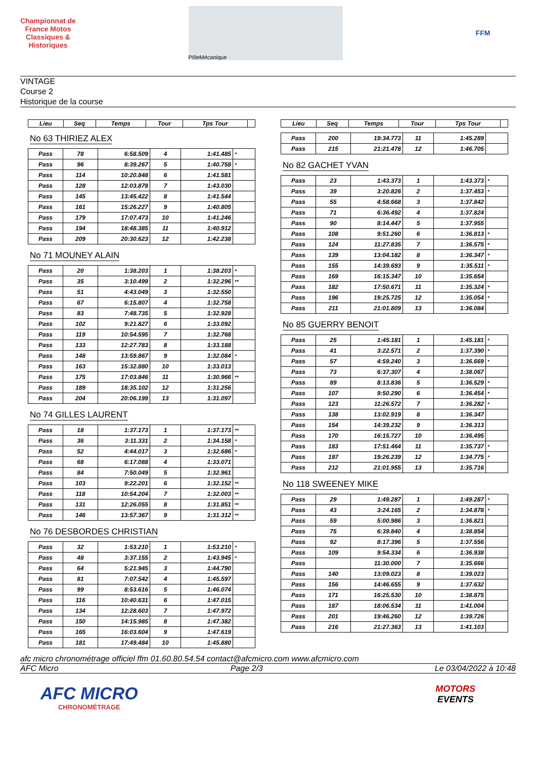Championnat de France Motos Classiques & Historiques
PôleMécanique
FFM
VINTAGE
Course 2
Historique de la course
| Lieu | Seq | Temps | Tour | Tps Tour | |
| --- | --- | --- | --- | --- | --- |
No 63 THIRIEZ ALEX
| Pass | 78 | 6:58.509 | 4 | 1:41.485 | * |
| Pass | 96 | 8:39.267 | 5 | 1:40.758 | * |
| Pass | 114 | 10:20.848 | 6 | 1:41.581 | |
| Pass | 128 | 12:03.878 | 7 | 1:43.030 | |
| Pass | 145 | 13:45.422 | 8 | 1:41.544 | |
| Pass | 161 | 15:26.227 | 9 | 1:40.805 | |
| Pass | 179 | 17:07.473 | 10 | 1:41.246 | |
| Pass | 194 | 18:48.385 | 11 | 1:40.912 | |
| Pass | 209 | 20:30.623 | 12 | 1:42.238 | |
No 71 MOUNEY ALAIN
| Pass | 20 | 1:38.203 | 1 | 1:38.203 | * |
| Pass | 35 | 3:10.499 | 2 | 1:32.296 | ** |
| Pass | 51 | 4:43.049 | 3 | 1:32.550 | |
| Pass | 67 | 6:15.807 | 4 | 1:32.758 | |
| Pass | 83 | 7:48.735 | 5 | 1:32.928 | |
| Pass | 102 | 9:21.827 | 6 | 1:33.092 | |
| Pass | 119 | 10:54.595 | 7 | 1:32.768 | |
| Pass | 133 | 12:27.783 | 8 | 1:33.188 | |
| Pass | 148 | 13:59.867 | 9 | 1:32.084 | * |
| Pass | 163 | 15:32.880 | 10 | 1:33.013 | |
| Pass | 175 | 17:03.846 | 11 | 1:30.966 | ** |
| Pass | 189 | 18:35.102 | 12 | 1:31.256 | |
| Pass | 204 | 20:06.199 | 13 | 1:31.097 | |
No 74 GILLES LAURENT
| Pass | 18 | 1:37.173 | 1 | 1:37.173 | ** |
| Pass | 36 | 3:11.331 | 2 | 1:34.158 | * |
| Pass | 52 | 4:44.017 | 3 | 1:32.686 | * |
| Pass | 68 | 6:17.088 | 4 | 1:33.071 | |
| Pass | 84 | 7:50.049 | 5 | 1:32.961 | |
| Pass | 103 | 9:22.201 | 6 | 1:32.152 | ** |
| Pass | 118 | 10:54.204 | 7 | 1:32.003 | ** |
| Pass | 131 | 12:26.055 | 8 | 1:31.851 | ** |
| Pass | 146 | 13:57.367 | 9 | 1:31.312 | ** |
No 76 DESBORDES CHRISTIAN
| Pass | 32 | 1:53.210 | 1 | 1:53.210 | * |
| Pass | 48 | 3:37.155 | 2 | 1:43.945 | * |
| Pass | 64 | 5:21.945 | 3 | 1:44.790 | |
| Pass | 81 | 7:07.542 | 4 | 1:45.597 | |
| Pass | 99 | 8:53.616 | 5 | 1:46.074 | |
| Pass | 116 | 10:40.631 | 6 | 1:47.015 | |
| Pass | 134 | 12:28.603 | 7 | 1:47.972 | |
| Pass | 150 | 14:15.985 | 8 | 1:47.382 | |
| Pass | 165 | 16:03.604 | 9 | 1:47.619 | |
| Pass | 181 | 17:49.484 | 10 | 1:45.880 | |
| Lieu | Seq | Temps | Tour | Tps Tour | |
| --- | --- | --- | --- | --- | --- |
| Pass | 200 | 19:34.773 | 11 | 1:45.289 | |
| Pass | 215 | 21:21.478 | 12 | 1:46.705 | |
No 82 GACHET YVAN
| Pass | 23 | 1:43.373 | 1 | 1:43.373 | * |
| Pass | 39 | 3:20.826 | 2 | 1:37.453 | * |
| Pass | 55 | 4:58.668 | 3 | 1:37.842 | |
| Pass | 71 | 6:36.492 | 4 | 1:37.824 | |
| Pass | 90 | 8:14.447 | 5 | 1:37.955 | |
| Pass | 108 | 9:51.260 | 6 | 1:36.813 | * |
| Pass | 124 | 11:27.835 | 7 | 1:36.575 | * |
| Pass | 139 | 13:04.182 | 8 | 1:36.347 | * |
| Pass | 155 | 14:39.693 | 9 | 1:35.511 | * |
| Pass | 169 | 16:15.347 | 10 | 1:35.654 | |
| Pass | 182 | 17:50.671 | 11 | 1:35.324 | * |
| Pass | 196 | 19:25.725 | 12 | 1:35.054 | * |
| Pass | 211 | 21:01.809 | 13 | 1:36.084 | |
No 85 GUERRY BENOIT
| Pass | 25 | 1:45.181 | 1 | 1:45.181 | * |
| Pass | 41 | 3:22.571 | 2 | 1:37.390 | * |
| Pass | 57 | 4:59.240 | 3 | 1:36.669 | * |
| Pass | 73 | 6:37.307 | 4 | 1:38.067 | |
| Pass | 89 | 8:13.836 | 5 | 1:36.529 | * |
| Pass | 107 | 9:50.290 | 6 | 1:36.454 | * |
| Pass | 123 | 11:26.572 | 7 | 1:36.282 | * |
| Pass | 138 | 13:02.919 | 8 | 1:36.347 | |
| Pass | 154 | 14:39.232 | 9 | 1:36.313 | |
| Pass | 170 | 16:15.727 | 10 | 1:36.495 | |
| Pass | 183 | 17:51.464 | 11 | 1:35.737 | * |
| Pass | 197 | 19:26.239 | 12 | 1:34.775 | * |
| Pass | 212 | 21:01.955 | 13 | 1:35.716 | |
No 118 SWEENEY MIKE
| Pass | 29 | 1:49.287 | 1 | 1:49.287 | * |
| Pass | 43 | 3:24.165 | 2 | 1:34.878 | * |
| Pass | 59 | 5:00.986 | 3 | 1:36.821 | |
| Pass | 75 | 6:39.840 | 4 | 1:38.854 | |
| Pass | 92 | 8:17.396 | 5 | 1:37.556 | |
| Pass | 109 | 9:54.334 | 6 | 1:36.938 | |
| Pass | | 11:30.000 | 7 | 1:35.666 | |
| Pass | 140 | 13:09.023 | 8 | 1:39.023 | |
| Pass | 156 | 14:46.655 | 9 | 1:37.632 | |
| Pass | 171 | 16:25.530 | 10 | 1:38.875 | |
| Pass | 187 | 18:06.534 | 11 | 1:41.004 | |
| Pass | 201 | 19:46.260 | 12 | 1:39.726 | |
| Pass | 216 | 21:27.363 | 13 | 1:41.103 | |
afc micro chronométrage officiel ffm 01.60.80.54.54 contact@afcmicro.com www.afcmicro.com
AFC Micro Page 2/3 Le 03/04/2022 à 10:48
AFC MICRO
CHRONOMÉTRAGE
MOTORS
EVENTS